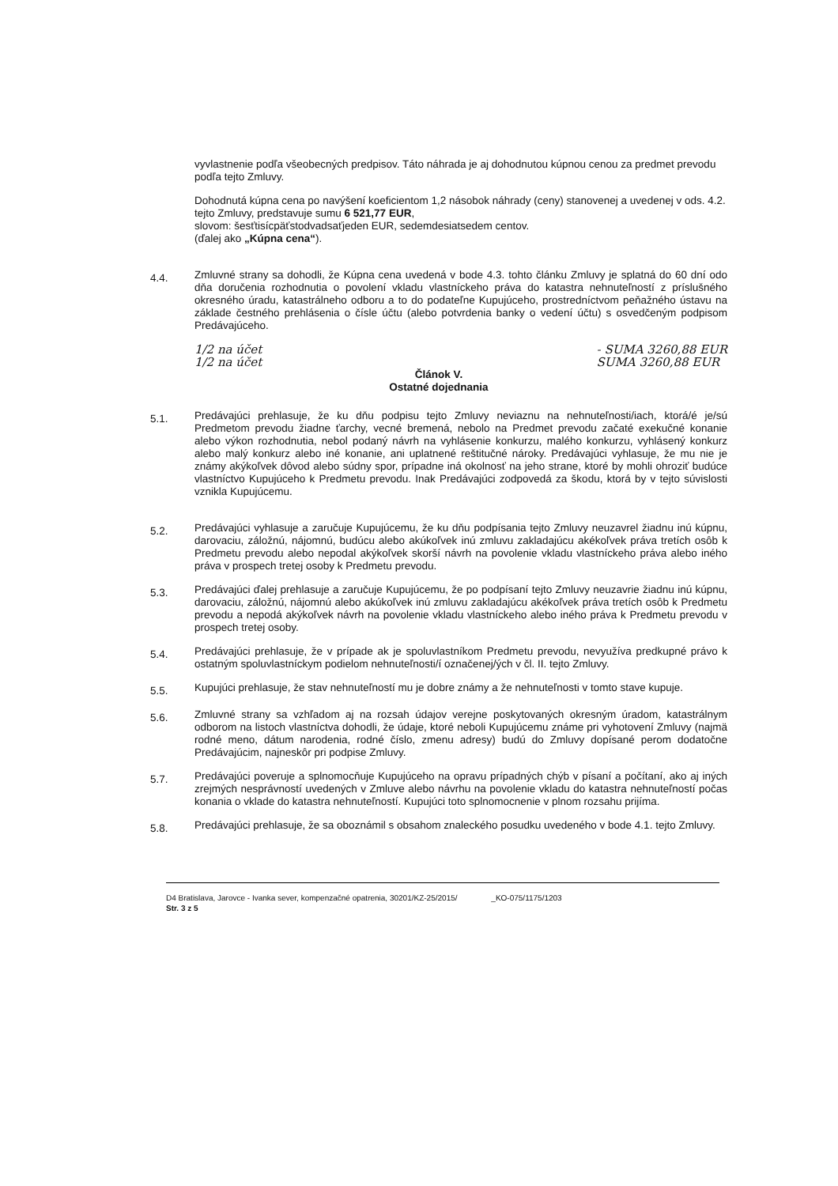vyvlastnenie podľa všeobecných predpisov. Táto náhrada je aj dohodnutou kúpnou cenou za predmet prevodu podľa tejto Zmluvy.
Dohodnutá kúpna cena po navýšení koeficientom 1,2 násobok náhrady (ceny) stanovenej a uvedenej v ods. 4.2. tejto Zmluvy, predstavuje sumu 6 521,77 EUR,
slovom: šesťtisícpäťstodvadsaťjeden EUR, sedemdesiatsedem centov.
(ďalej ako „Kúpna cena“).
4.4.
Zmluvné strany sa dohodli, že Kúpna cena uvedená v bode 4.3. tohto článku Zmluvy je splatná do 60 dní odo dňa doručenia rozhodnutia o povolení vkladu vlastníckeho práva do katastra nehnuteľností z príslušného okresného úradu, katastrálneho odboru a to do podateľne Kupujúceho, prostredníctvom peňažného ústavu na základe čestného prehlásenia o čísle účtu (alebo potvrdenia banky o vedení účtu) s osvedčeným podpisom Predávajúceho.
1/2 na účet
1/2 na účet
- SUMA 3260,88 EUR
SUMA 3260,88 EUR
Článok V.
Ostatné dojednania
5.1.
Predávajúci prehlasuje, že ku dňu podpisu tejto Zmluvy neviaznu na nehnuteľnosti/iach, ktorá/é je/sú Predmetom prevodu žiadne ťarchy, vecné bremená, nebolo na Predmet prevodu začaté exekučné konanie alebo výkon rozhodnutia, nebol podaný návrh na vyhlásenie konkurzu, malého konkurzu, vyhlásený konkurz alebo malý konkurz alebo iné konanie, ani uplatnené reštitučné nároky. Predávajúci vyhlasuje, že mu nie je známy akýkoľvek dôvod alebo súdny spor, prípadne iná okolnosť na jeho strane, ktoré by mohli ohroziť budúce vlastníctvo Kupujúceho k Predmetu prevodu. Inak Predávajúci zodpovedá za škodu, ktorá by v tejto súvislosti vznikla Kupujúcemu.
5.2.
Predávajúci vyhlasuje a zaručuje Kupujúcemu, že ku dňu podpísania tejto Zmluvy neuzavrel žiadnu inú kúpnu, darovaciu, záložnú, nájomnú, budúcu alebo akúkoľvek inú zmluvu zakladajúcu akékoľvek práva tretích osôb k Predmetu prevodu alebo nepodal akýkoľvek skorší návrh na povolenie vkladu vlastníckeho práva alebo iného práva v prospech tretej osoby k Predmetu prevodu.
5.3.
Predávajúci ďalej prehlasuje a zaručuje Kupujúcemu, že po podpísaní tejto Zmluvy neuzavrie žiadnu inú kúpnu, darovaciu, záložnú, nájomnú alebo akúkoľvek inú zmluvu zakladajúcu akékoľvek práva tretích osôb k Predmetu prevodu a nepodá akýkoľvek návrh na povolenie vkladu vlastníckeho alebo iného práva k Predmetu prevodu v prospech tretej osoby.
5.4.
Predávajúci prehlasuje, že v prípade ak je spoluvlastníkom Predmetu prevodu, nevyužíva predkupné právo k ostatným spoluvlastníckym podielom nehnuteľnosti/í označenej/ých v čl. II. tejto Zmluvy.
5.5.
Kupujúci prehlasuje, že stav nehnuteľností mu je dobre známy a že nehnuteľnosti v tomto stave kupuje.
5.6.
Zmluvné strany sa vzhľadom aj na rozsah údajov verejne poskytovaných okresným úradom, katastrálnym odborom na listoch vlastníctva dohodli, že údaje, ktoré neboli Kupujúcemu známe pri vyhotovení Zmluvy (najmä rodné meno, dátum narodenia, rodné číslo, zmenu adresy) budú do Zmluvy dopísané perom dodatočne Predávajúcim, najneskôr pri podpise Zmluvy.
5.7.
Predávajúci poveruje a splnomocňuje Kupujúceho na opravu prípadných chýb v písaní a počítaní, ako aj iných zrejmých nesprávností uvedených v Zmluve alebo návrhu na povolenie vkladu do katastra nehnuteľností počas konania o vklade do katastra nehnuteľností. Kupujúci toto splnomocnenie v plnom rozsahu prijíma.
5.8.
Predávajúci prehlasuje, že sa oboznámil s obsahom znaleckého posudku uvedeného v bode 4.1. tejto Zmluvy.
D4 Bratislava, Jarovce - Ivanka sever, kompenzačné opatrenia, 30201/KZ-25/2015/ _KO-075/1175/1203
Str. 3 z 5